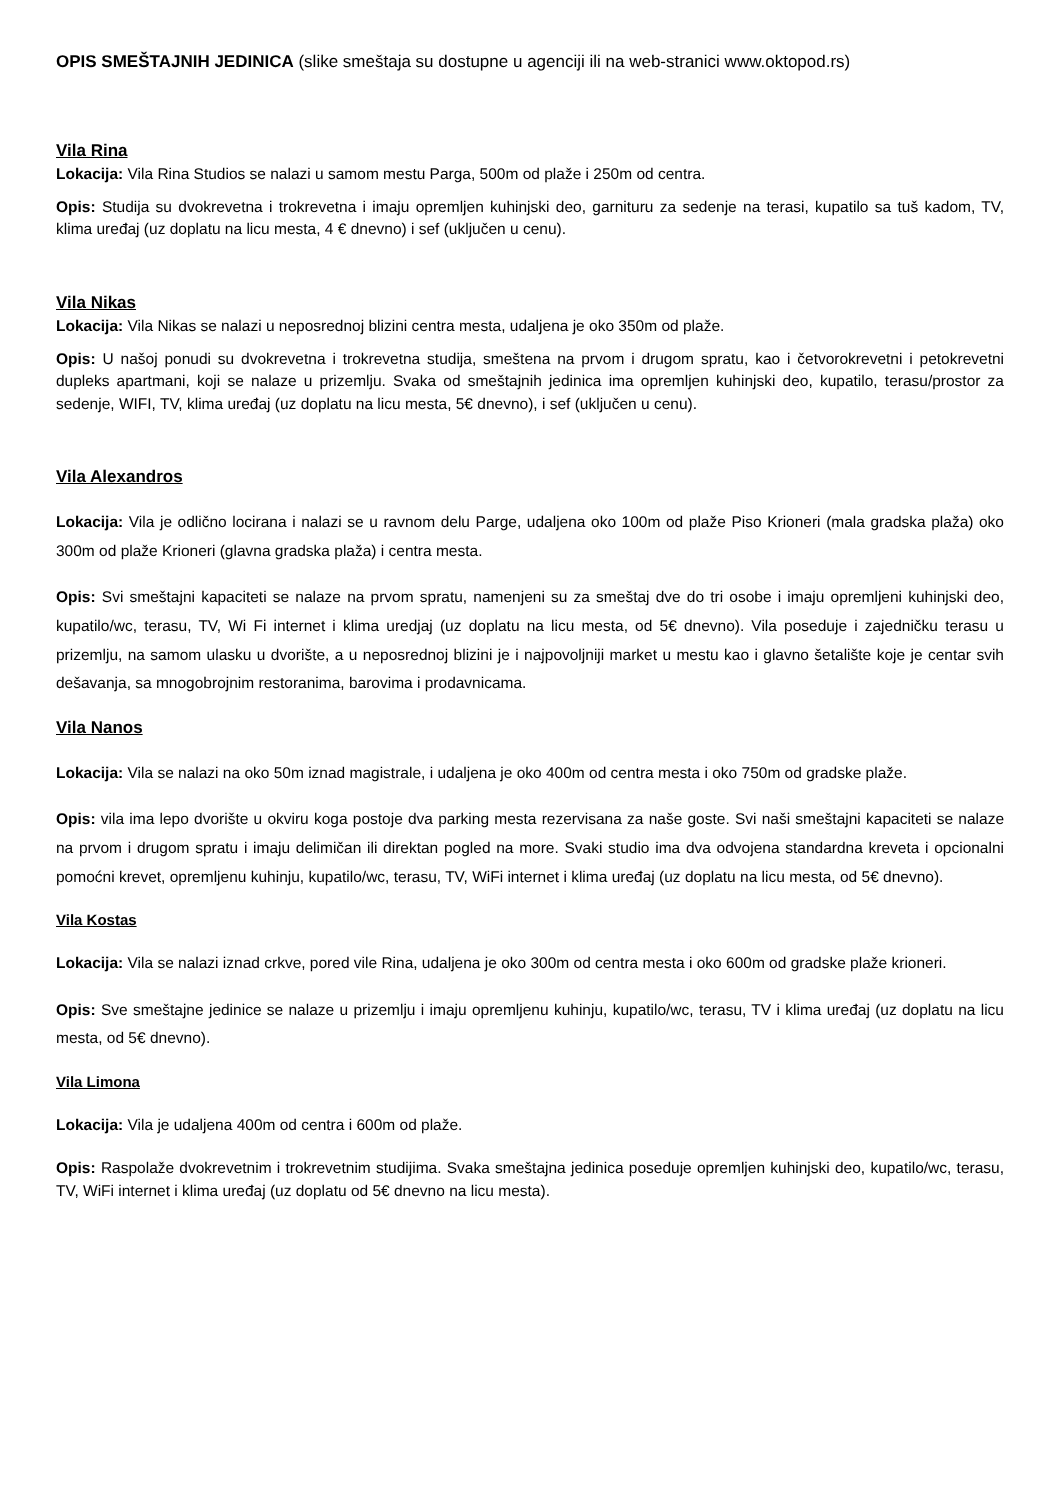OPIS SMEŠTAJNIH JEDINICA (slike smeštaja su dostupne u agenciji ili na web-stranici www.oktopod.rs)
Vila Rina
Lokacija: Vila Rina Studios se nalazi u samom mestu Parga, 500m od plaže i 250m od centra.
Opis: Studija su dvokrevetna i trokrevetna i imaju opremljen kuhinjski deo, garnituru za sedenje na terasi, kupatilo sa tuš kadom, TV, klima uređaj (uz doplatu na licu mesta, 4 € dnevno) i sef (uključen u cenu).
Vila Nikas
Lokacija: Vila Nikas se nalazi u neposrednoj blizini centra mesta, udaljena je oko 350m od plaže.
Opis: U našoj ponudi su dvokrevetna i trokrevetna studija, smeštena na prvom i drugom spratu, kao i četvorokrevetni i petokrevetni dupleks apartmani, koji se nalaze u prizemlju. Svaka od smeštajnih jedinica ima opremljen kuhinjski deo, kupatilo, terasu/prostor za sedenje, WIFI, TV, klima uređaj (uz doplatu na licu mesta, 5€ dnevno), i sef (uključen u cenu).
Vila Alexandros
Lokacija: Vila je odlično locirana i nalazi se u ravnom delu Parge, udaljena oko 100m od plaže Piso Krioneri (mala gradska plaža) oko 300m od plaže Krioneri (glavna gradska plaža) i centra mesta.
Opis: Svi smeštajni kapaciteti se nalaze na prvom spratu, namenjeni su za smeštaj dve do tri osobe i imaju opremljeni kuhinjski deo, kupatilo/wc, terasu, TV, Wi Fi internet i klima uredjaj (uz doplatu na licu mesta, od 5€ dnevno). Vila poseduje i zajedničku terasu u prizemlju, na samom ulasku u dvorište, a u neposrednoj blizini je i najpovoljniji market u mestu kao i glavno šetalište koje je centar svih dešavanja, sa mnogobrojnim restoranima, barovima i prodavnicama.
Vila Nanos
Lokacija: Vila se nalazi na oko 50m iznad magistrale, i udaljena je oko 400m od centra mesta i oko 750m od gradske plaže.
Opis: vila ima lepo dvorište u okviru koga postoje dva parking mesta rezervisana za naše goste. Svi naši smeštajni kapaciteti se nalaze na prvom i drugom spratu i imaju delimičan ili direktan pogled na more. Svaki studio ima dva odvojena standardna kreveta i opcionalni pomoćni krevet, opremljenu kuhinju, kupatilo/wc, terasu, TV, WiFi internet i klima uređaj (uz doplatu na licu mesta, od 5€ dnevno).
Vila Kostas
Lokacija: Vila se nalazi iznad crkve, pored vile Rina, udaljena je oko 300m od centra mesta i oko 600m od gradske plaže krioneri.
Opis: Sve smeštajne jedinice se nalaze u prizemlju i imaju opremljenu kuhinju, kupatilo/wc, terasu, TV i klima uređaj (uz doplatu na licu mesta, od 5€ dnevno).
Vila Limona
Lokacija: Vila je udaljena 400m od centra i 600m od plaže.
Opis: Raspolaže dvokrevetnim i trokrevetnim studijima. Svaka smeštajna jedinica poseduje opremljen kuhinjski deo, kupatilo/wc, terasu, TV, WiFi internet i klima uređaj (uz doplatu od 5€ dnevno na licu mesta).